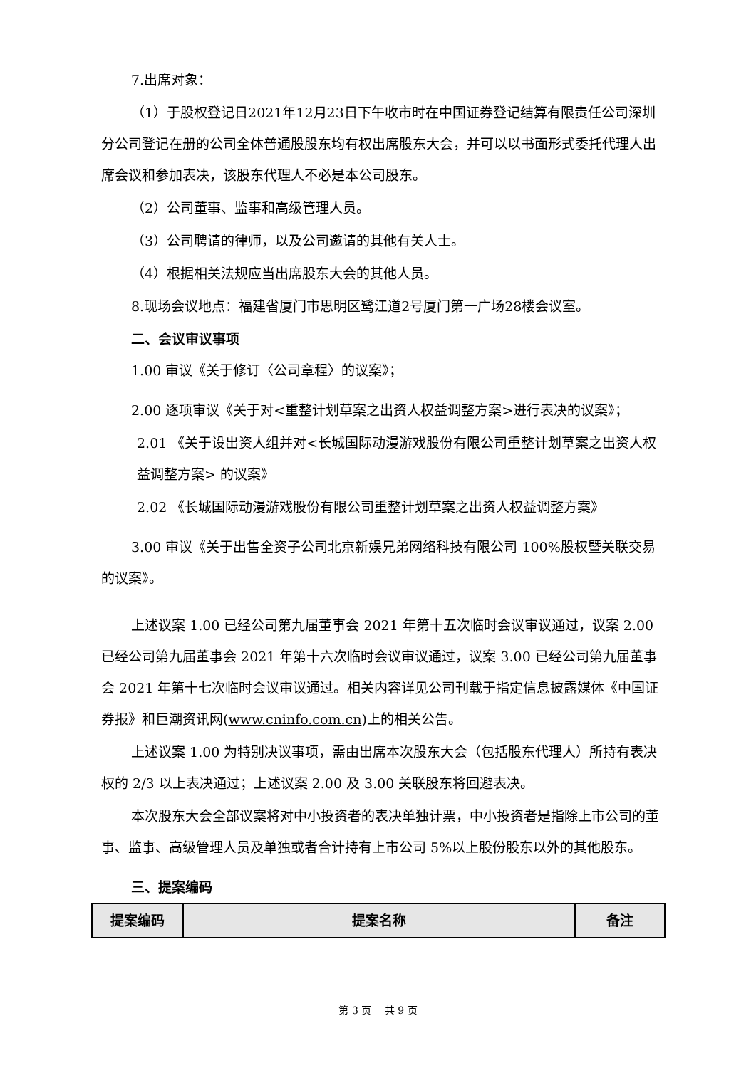7.出席对象：
（1）于股权登记日2021年12月23日下午收市时在中国证券登记结算有限责任公司深圳分公司登记在册的公司全体普通股股东均有权出席股东大会，并可以以书面形式委托代理人出席会议和参加表决，该股东代理人不必是本公司股东。
（2）公司董事、监事和高级管理人员。
（3）公司聘请的律师，以及公司邀请的其他有关人士。
（4）根据相关法规应当出席股东大会的其他人员。
8.现场会议地点：福建省厦门市思明区鹭江道2号厦门第一广场28楼会议室。
二、会议审议事项
1.00 审议《关于修订〈公司章程〉的议案》；
2.00 逐项审议《关于对<重整计划草案之出资人权益调整方案>进行表决的议案》；
2.01 《关于设出资人组并对<长城国际动漫游戏股份有限公司重整计划草案之出资人权益调整方案> 的议案》
2.02 《长城国际动漫游戏股份有限公司重整计划草案之出资人权益调整方案》
3.00 审议《关于出售全资子公司北京新娱兄弟网络科技有限公司 100%股权暨关联交易的议案》。
上述议案 1.00 已经公司第九届董事会 2021 年第十五次临时会议审议通过，议案 2.00 已经公司第九届董事会 2021 年第十六次临时会议审议通过，议案 3.00 已经公司第九届董事会 2021 年第十七次临时会议审议通过。相关内容详见公司刊载于指定信息披露媒体《中国证券报》和巨潮资讯网(www.cninfo.com.cn)上的相关公告。
上述议案 1.00 为特别决议事项，需由出席本次股东大会（包括股东代理人）所持有表决权的 2/3 以上表决通过；上述议案 2.00 及 3.00 关联股东将回避表决。
本次股东大会全部议案将对中小投资者的表决单独计票，中小投资者是指除上市公司的董事、监事、高级管理人员及单独或者合计持有上市公司 5%以上股份股东以外的其他股东。
三、提案编码
| 提案编码 | 提案名称 | 备注 |
| --- | --- | --- |
第 3 页　 共 9 页